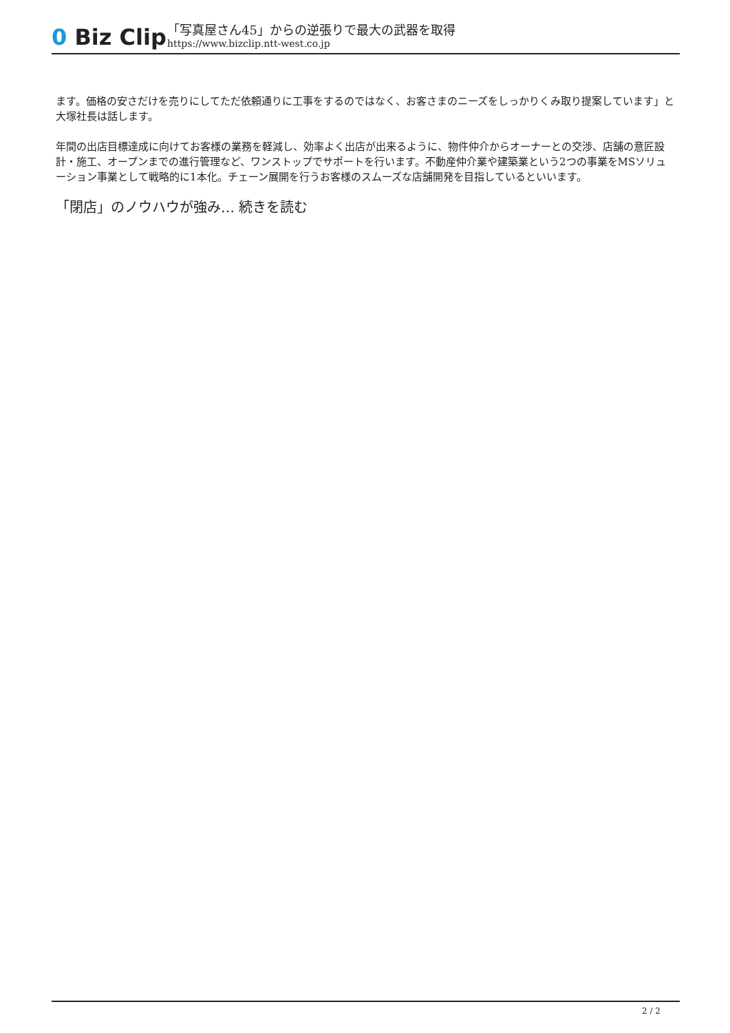0 Biz Clip
「写真屋さん45」からの逆張りで最大の武器を取得
https://www.bizclip.ntt-west.co.jp
ます。価格の安さだけを売りにしてただ依頼通りに工事をするのではなく、お客さまのニーズをしっかりくみ取り提案しています」と大塚社長は話します。
年間の出店目標達成に向けてお客様の業務を軽減し、効率よく出店が出来るように、物件仲介からオーナーとの交渉、店舗の意匠設計・施工、オープンまでの進行管理など、ワンストップでサポートを行います。不動産仲介業や建築業という2つの事業をMSソリューション事業として戦略的に1本化。チェーン展開を行うお客様のスムーズな店舗開発を目指しているといいます。
「閉店」のノウハウが強み… 続きを読む
2 / 2